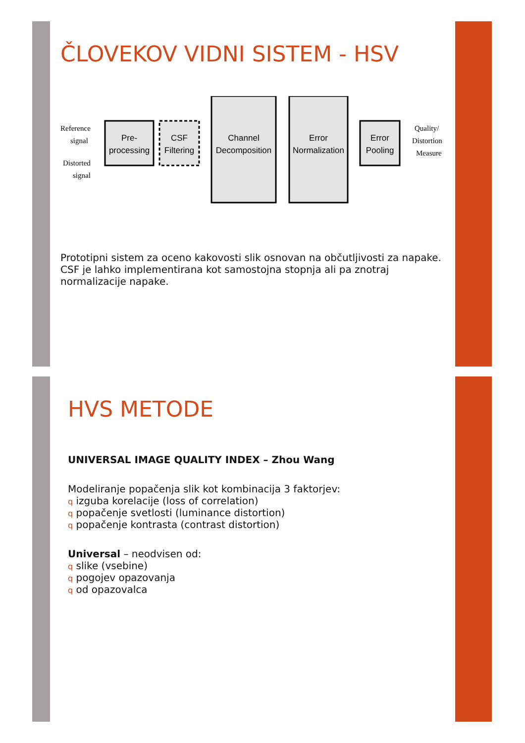ČLOVEKOV VIDNI SISTEM - HSV
Reference
signal
Distorted
signal
Quality/
Distortion
Measure
Pre-
processing
CSF
Filtering
Channel
Decomposition
Error
Normalization
Error
Pooling
Prototipni sistem za oceno kakovosti slik osnovan na občutljivosti za napake. CSF je lahko implementirana kot samostojna stopnja ali pa znotraj normalizacije napake.
HVS METODE
UNIVERSAL IMAGE QUALITY INDEX – Zhou Wang
Modeliranje popačenja slik kot kombinacija 3 faktorjev:
q izguba korelacije (loss of correlation)
q popačenje svetlosti (luminance distortion)
q popačenje kontrasta (contrast distortion)
Universal – neodvisen od:
q slike (vsebine)
q pogojev opazovanja
q od opazovalca